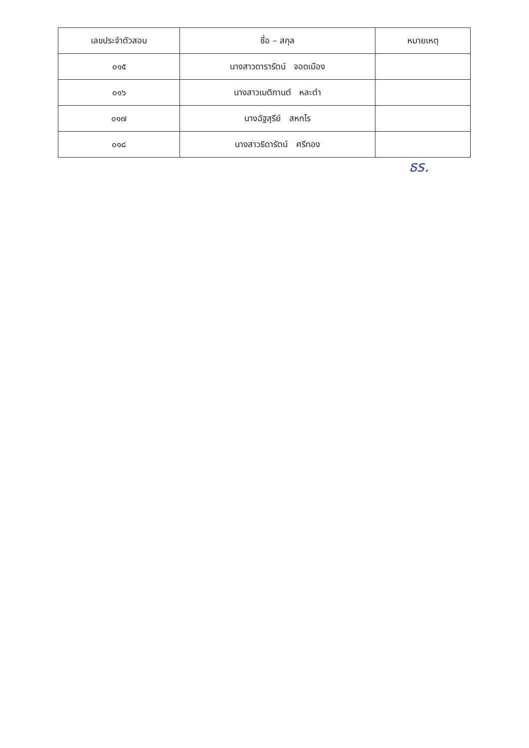| เลขประจำตัวสอบ | ชื่อ – สกุล | หมายเหตุ |
| --- | --- | --- |
| ๐๑๕ | นางสาวดารารัตน์ จอดเมือง | |
| ๐๑๖ | นางสาวเมติกานต์ หละตำ | |
| ๐๑๗ | นางฉัฐสุรีย์ สหกโร | |
| ๐๑๘ | นางสาวธิดารัตน์ ศรีทอง | |
ธร.